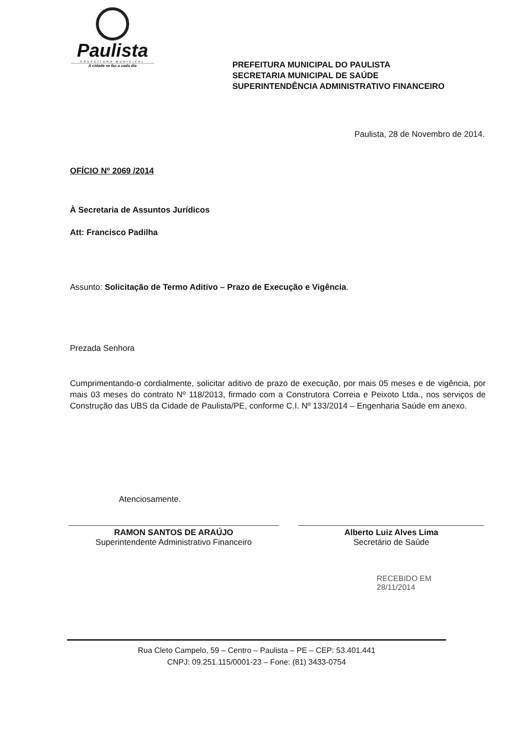Paulista
PREFEITURA MUNICIPAL
A cidade se faz a cada dia
PREFEITURA MUNICIPAL DO PAULISTA
SECRETARIA MUNICIPAL DE SAÚDE
SUPERINTENDÊNCIA ADMINISTRATIVO FINANCEIRO
Paulista, 28 de Novembro de 2014.
OFÍCIO Nº 2069 /2014
À Secretaria de Assuntos Jurídicos
Att: Francisco Padilha
Assunto: Solicitação de Termo Aditivo – Prazo de Execução e Vigência.
Prezada Senhora
Cumprimentando-o cordialmente, solicitar aditivo de prazo de execução, por mais 05 meses e de vigência, por mais 03 meses do contrato Nº 118/2013, firmado com a Construtora Correia e Peixoto Ltda., nos serviços de Construção das UBS da Cidade de Paulista/PE, conforme C.I. Nº 133/2014 – Engenharia Saúde em anexo.
Atenciosamente.
RAMON SANTOS DE ARAÚJO
Superintendente Administrativo Financeiro
Alberto Luiz Alves Lima
Secretário de Saúde
RECEBIDO EM
28/11/2014
Rua Cleto Campelo, 59 – Centro – Paulista – PE – CEP: 53.401.441
CNPJ: 09.251.115/0001-23 – Fone: (81) 3433-0754